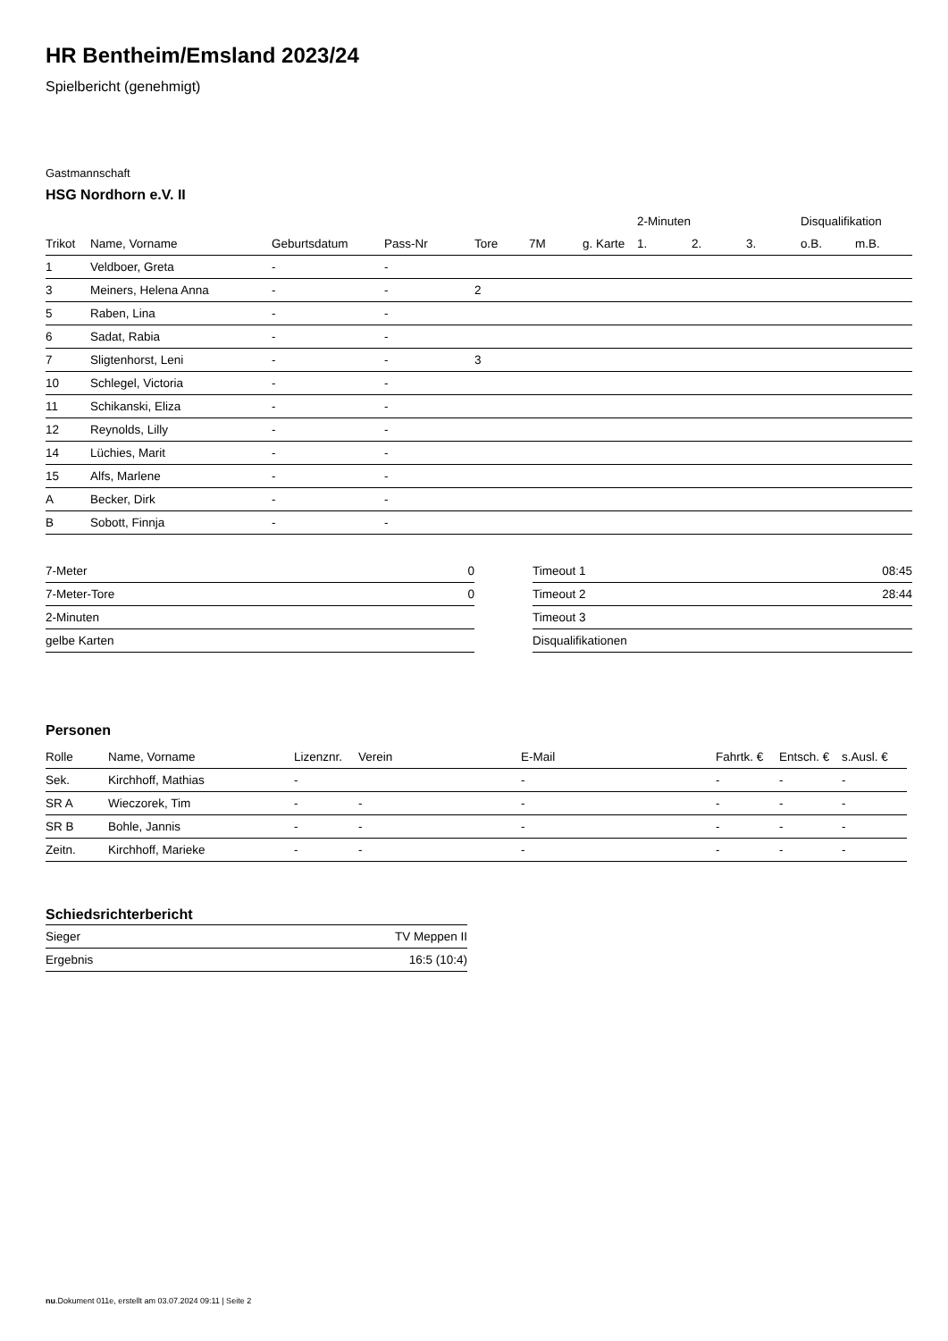HR Bentheim/Emsland 2023/24
Spielbericht (genehmigt)
Gastmannschaft
HSG Nordhorn e.V. II
| | | | | | | | 2-Minuten | | | Disqualifikation | |
| --- | --- | --- | --- | --- | --- | --- | --- | --- | --- | --- | --- |
| Trikot | Name, Vorname | Geburtsdatum | Pass-Nr | Tore | 7M | g. Karte | 1. | 2. | 3. | o.B. | m.B. |
| 1 | Veldboer, Greta | - | - | | | | | | | | |
| 3 | Meiners, Helena Anna | - | - | 2 | | | | | | | |
| 5 | Raben, Lina | - | - | | | | | | | | |
| 6 | Sadat, Rabia | - | - | | | | | | | | |
| 7 | Sligtenhorst, Leni | - | - | 3 | | | | | | | |
| 10 | Schlegel, Victoria | - | - | | | | | | | | |
| 11 | Schikanski, Eliza | - | - | | | | | | | | |
| 12 | Reynolds, Lilly | - | - | | | | | | | | |
| 14 | Lüchies, Marit | - | - | | | | | | | | |
| 15 | Alfs, Marlene | - | - | | | | | | | | |
| A | Becker, Dirk | - | - | | | | | | | | |
| B | Sobott, Finnja | - | - | | | | | | | | |
| 7-Meter | 0 |
| 7-Meter-Tore | 0 |
| 2-Minuten | |
| gelbe Karten | |
| Timeout 1 | 08:45 |
| Timeout 2 | 28:44 |
| Timeout 3 | |
| Disqualifikationen | |
Personen
| Rolle | Name, Vorname | Lizenznr. | Verein | E-Mail | Fahrtk. € | Entsch. € | s.Ausl. € |
| --- | --- | --- | --- | --- | --- | --- | --- |
| Sek. | Kirchhoff, Mathias | - | | - | - | - | - |
| SR A | Wieczorek, Tim | - | - | - | - | - | - |
| SR B | Bohle, Jannis | - | - | - | - | - | - |
| Zeitn. | Kirchhoff, Marieke | - | - | - | - | - | - |
Schiedsrichterbericht
| Sieger | TV Meppen II |
| Ergebnis | 16:5 (10:4) |
nu.Dokument 011e, erstellt am 03.07.2024 09:11 | Seite 2